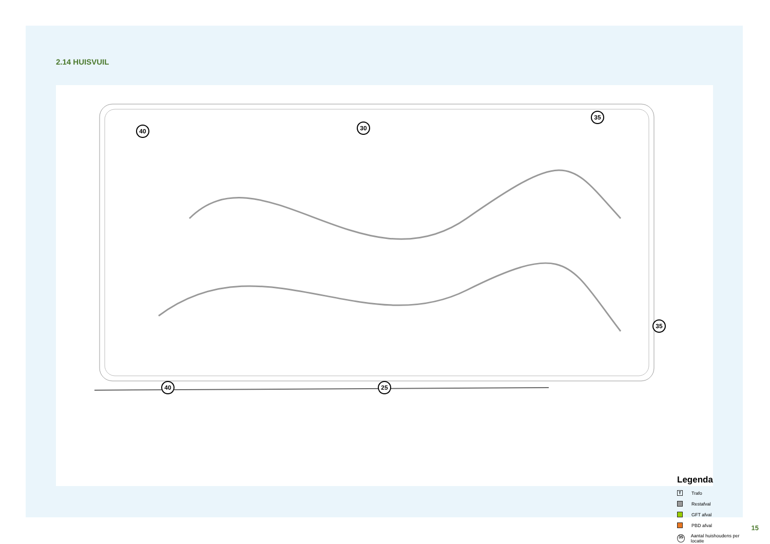2.14 HUISVUIL
40 30
35
35
40 25
Legenda
T
Trafo
Restafval
GFT afval
PBD afval
35
Aantal huishoudens per locatie
15